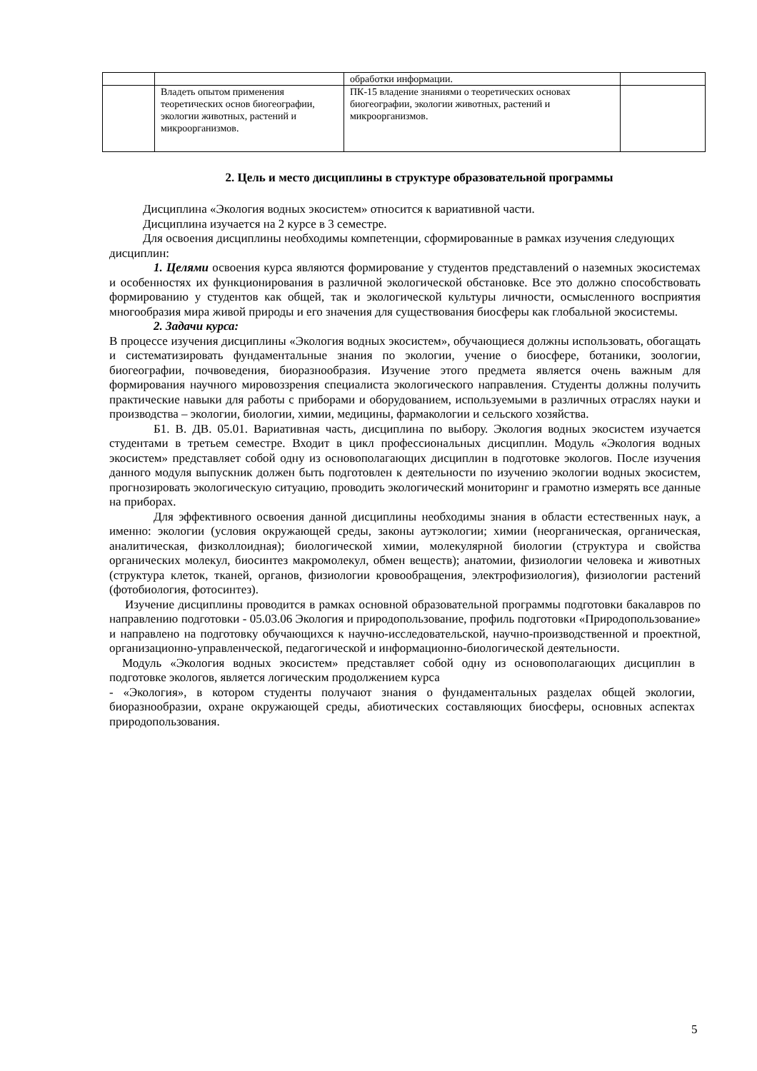| | | обработки информации. | |
| | Владеть опытом применения теоретических основ биогеографии, экологии животных, растений и микроорганизмов. | ПК-15 владение знаниями о теоретических основах биогеографии, экологии животных, растений и микроорганизмов. | |
2. Цель и место дисциплины в структуре образовательной программы
Дисциплина «Экология водных экосистем» относится к вариативной части.
Дисциплина изучается на 2 курсе в 3 семестре.
Для освоения дисциплины необходимы компетенции, сформированные в рамках изучения следующих дисциплин:
1. Целями освоения курса являются формирование у студентов представлений о наземных экосистемах и особенностях их функционирования в различной экологической обстановке. Все это должно способствовать формированию у студентов как общей, так и экологической культуры личности, осмысленного восприятия многообразия мира живой природы и его значения для существования биосферы как глобальной экосистемы.
2. Задачи курса:
В процессе изучения дисциплины «Экология водных экосистем», обучающиеся должны использовать, обогащать и систематизировать фундаментальные знания по экологии, учение о биосфере, ботаники, зоологии, биогеографии, почвоведения, биоразнообразия. Изучение этого предмета является очень важным для формирования научного мировоззрения специалиста экологического направления. Студенты должны получить практические навыки для работы с приборами и оборудованием, используемыми в различных отраслях науки и производства – экологии, биологии, химии, медицины, фармакологии и сельского хозяйства.
Б1. В. ДВ. 05.01. Вариативная часть, дисциплина по выбору. Экология водных экосистем изучается студентами в третьем семестре. Входит в цикл профессиональных дисциплин. Модуль «Экология водных экосистем» представляет собой одну из основополагающих дисциплин в подготовке экологов. После изучения данного модуля выпускник должен быть подготовлен к деятельности по изучению экологии водных экосистем, прогнозировать экологическую ситуацию, проводить экологический мониторинг и грамотно измерять все данные на приборах.
Для эффективного освоения данной дисциплины необходимы знания в области естественных наук, а именно: экологии (условия окружающей среды, законы аутэкологии; химии (неорганическая, органическая, аналитическая, физколлоидная); биологической химии, молекулярной биологии (структура и свойства органических молекул, биосинтез макромолекул, обмен веществ); анатомии, физиологии человека и животных (структура клеток, тканей, органов, физиологии кровообращения, электрофизиология), физиологии растений (фотобиология, фотосинтез).
Изучение дисциплины проводится в рамках основной образовательной программы подготовки бакалавров по направлению подготовки - 05.03.06 Экология и природопользование, профиль подготовки «Природопользование» и направлено на подготовку обучающихся к научно-исследовательской, научно-производственной и проектной, организационно-управленческой, педагогической и информационно-биологической деятельности.
Модуль «Экология водных экосистем» представляет собой одну из основополагающих дисциплин в подготовке экологов, является логическим продолжением курса
- «Экология», в котором студенты получают знания о фундаментальных разделах общей экологии, биоразнообразии, охране окружающей среды, абиотических составляющих биосферы, основных аспектах природопользования.
5